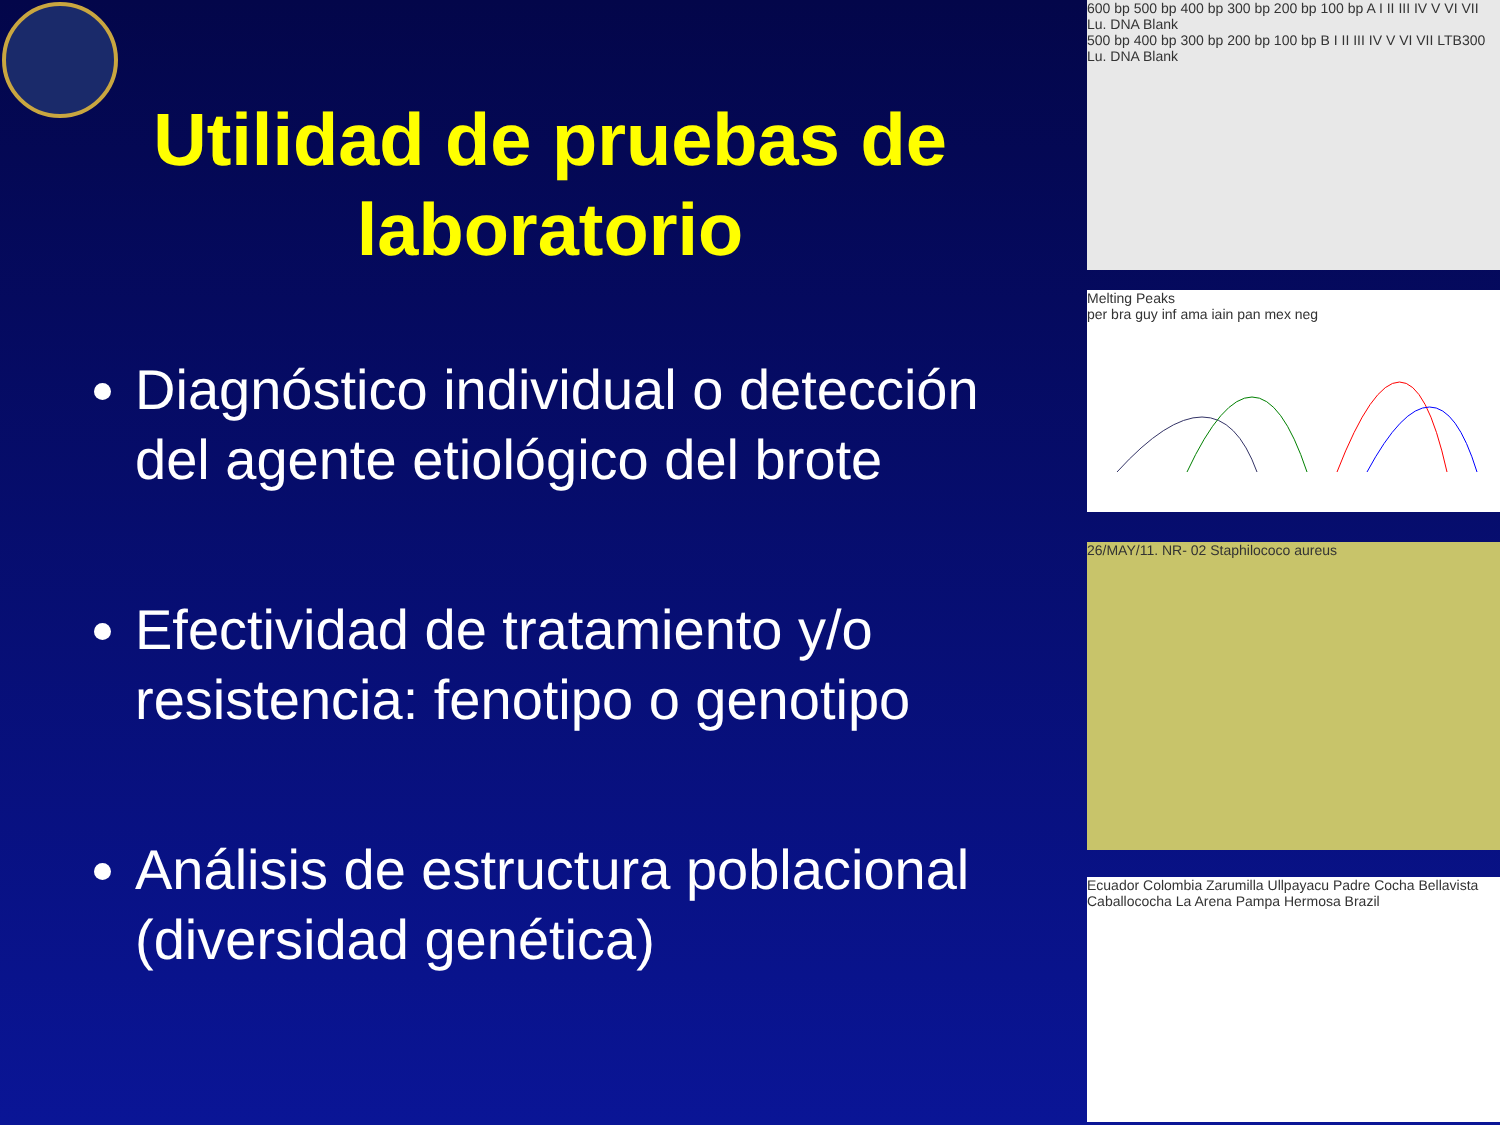Utilidad de pruebas de laboratorio
Diagnóstico individual o detección del agente etiológico del brote
Efectividad de tratamiento y/o resistencia: fenotipo o genotipo
Análisis de estructura poblacional (diversidad genética)
600 bp 500 bp 400 bp 300 bp 200 bp 100 bp A I II III IV V VI VII Lu. DNA Blank
500 bp 400 bp 300 bp 200 bp 100 bp B I II III IV V VI VII LTB300 Lu. DNA Blank
Melting Peaks
per bra guy inf ama iain pan mex neg
26/MAY/11. NR- 02 Staphilococo aureus
Ecuador Colombia Zarumilla Ullpayacu Padre Cocha Bellavista Caballococha La Arena Pampa Hermosa Brazil